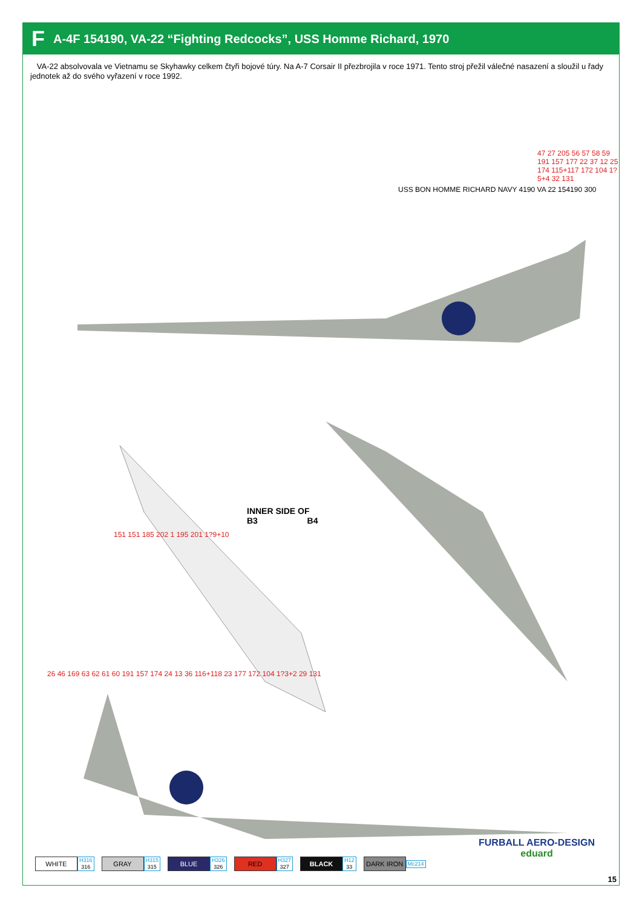F A-4F 154190, VA-22 “Fighting Redcocks”, USS Homme Richard, 1970
VA-22 absolvovala ve Vietnamu se Skyhawky celkem čtyři bojové túry. Na A-7 Corsair II přezbrojila v roce 1971. Tento stroj přežil válečné nasazení a sloužil u řady jednotek až do svého vyřazení v roce 1992.
INNER SIDE OF
B3 B4
47 27 205 56 57 58 59 191 157 177 22 37 12 25 174 115+117 172 104 1?5+4 32 131
151 151 185 202 1 195 201 1?9+10
26 46 169 63 62 61 60 191 157 174 24 13 36 116+118 23 177 172 104 1?3+2 29 131
USS BON HOMME RICHARD NAVY 4190 VA 22 154190 300
FURBALL AERO-DESIGN
eduard
WHITE
H316
316
GRAY
H315
315
BLUE
H326
326
RED
H327
327
BLACK
H12
33
DARK IRON
Mc214
15